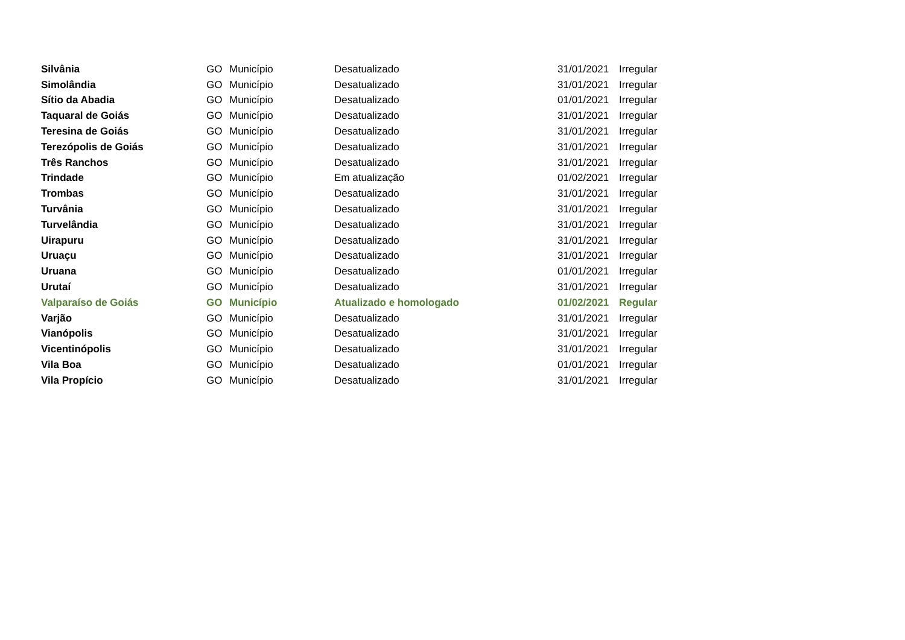| Silvânia | GO | Município | Desatualizado | 31/01/2021 | Irregular |
| Simolândia | GO | Município | Desatualizado | 31/01/2021 | Irregular |
| Sítio da Abadia | GO | Município | Desatualizado | 01/01/2021 | Irregular |
| Taquaral de Goiás | GO | Município | Desatualizado | 31/01/2021 | Irregular |
| Teresina de Goiás | GO | Município | Desatualizado | 31/01/2021 | Irregular |
| Terezópolis de Goiás | GO | Município | Desatualizado | 31/01/2021 | Irregular |
| Três Ranchos | GO | Município | Desatualizado | 31/01/2021 | Irregular |
| Trindade | GO | Município | Em atualização | 01/02/2021 | Irregular |
| Trombas | GO | Município | Desatualizado | 31/01/2021 | Irregular |
| Turvânia | GO | Município | Desatualizado | 31/01/2021 | Irregular |
| Turvelândia | GO | Município | Desatualizado | 31/01/2021 | Irregular |
| Uirapuru | GO | Município | Desatualizado | 31/01/2021 | Irregular |
| Uruaçu | GO | Município | Desatualizado | 31/01/2021 | Irregular |
| Uruana | GO | Município | Desatualizado | 01/01/2021 | Irregular |
| Urutaí | GO | Município | Desatualizado | 31/01/2021 | Irregular |
| Valparaíso de Goiás | GO | Município | Atualizado e homologado | 01/02/2021 | Regular |
| Varjão | GO | Município | Desatualizado | 31/01/2021 | Irregular |
| Vianópolis | GO | Município | Desatualizado | 31/01/2021 | Irregular |
| Vicentinópolis | GO | Município | Desatualizado | 31/01/2021 | Irregular |
| Vila Boa | GO | Município | Desatualizado | 01/01/2021 | Irregular |
| Vila Propício | GO | Município | Desatualizado | 31/01/2021 | Irregular |